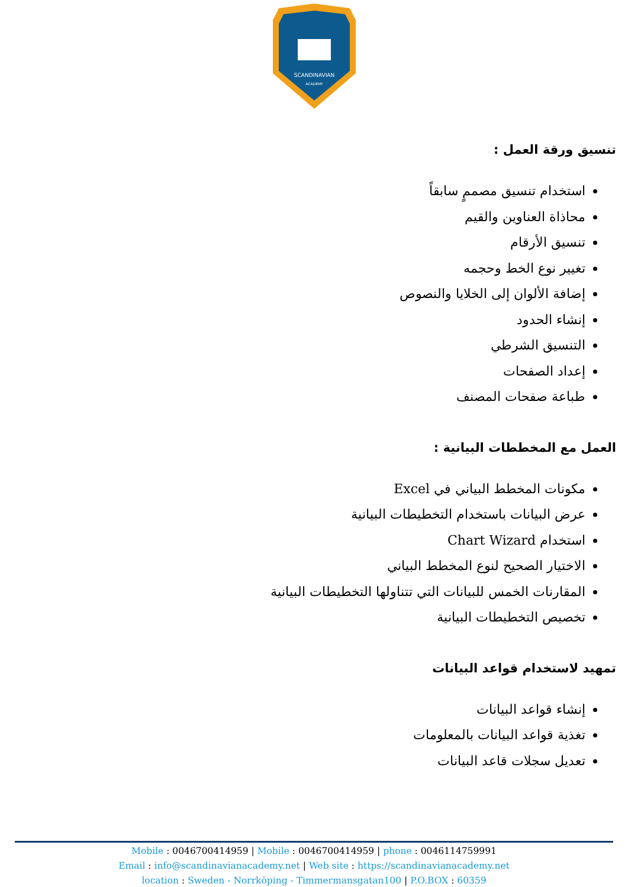SCANDINAVIAN
ACADEMY
تنسيق ورقة العمل :
استخدام تنسيق مصممٍ سابقاً
محاذاة العناوين والقيم
تنسيق الأرقام
تغيير نوع الخط وحجمه
إضافة الألوان إلى الخلايا والنصوص
إنشاء الحدود
التنسيق الشرطي
إعداد الصفحات
طباعة صفحات المصنف
العمل مع المخططات البيانية :
مكونات المخطط البياني في Excel
عرض البيانات باستخدام التخطيطات البيانية
استخدام Chart Wizard
الاختيار الصحيح لنوع المخطط البياني
المقارنات الخمس للبيانات التي تتناولها التخطيطات البيانية
تخصيص التخطيطات البيانية
تمهيد لاستخدام قواعد البيانات
إنشاء قواعد البيانات
تغذية قواعد البيانات بالمعلومات
تعديل سجلات قاعد البيانات
Mobile : 0046700414959 | Mobile : 0046700414959 | phone : 0046114759991
Email : info@scandinavianacademy.net | Web site : https://scandinavianacademy.net
location : Sweden - Norrköping - Timmermansgatan100 | P.O.BOX : 60359